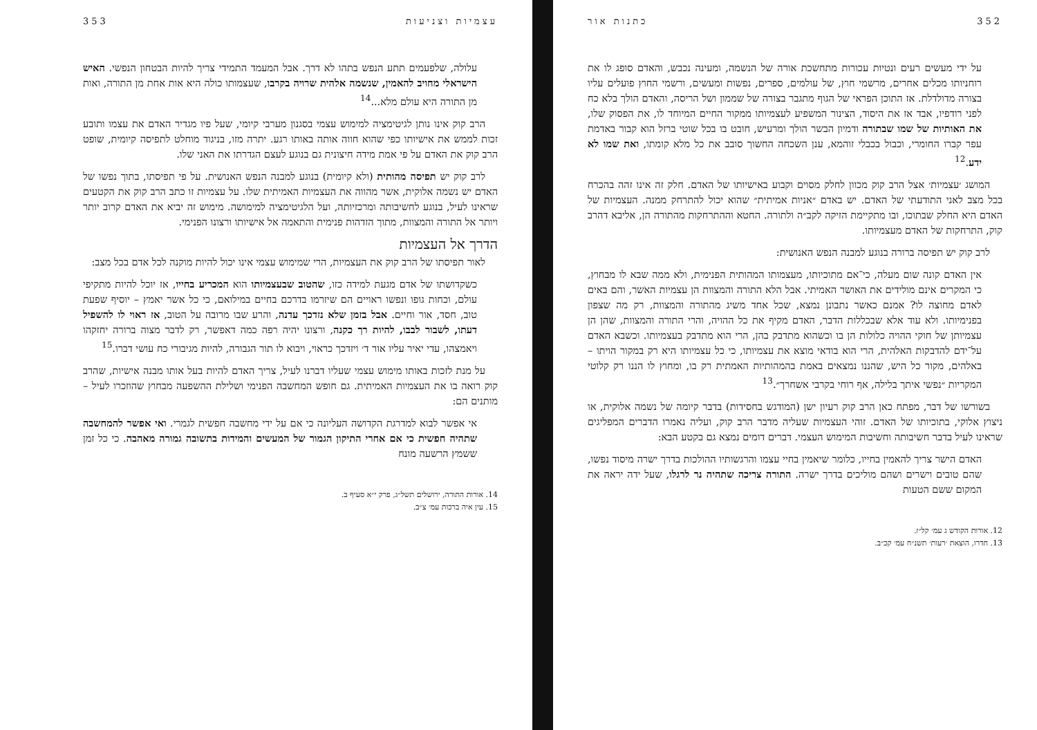352 כתנות אור
על ידי מעשים רעים ונטיות עכורות מתחשכת אורה של הנשמה, ומעינה נכבש, והאדם סופג לו את רוחניותו מכלים אחרים, מרשמי חוץ, של עולמים, ספרים, נפשות ומעשים, ורשמי החוץ פועלים עליו בצורה מדולדלת. אז התוכן הפראי של הגוף מתגבר בצורה של שממון ושל הריסה, והאדם הולך בלא כח לפני רודפיו, אבד אז את היסוד, הצינור המשפיע לעצמיותו ממקור החיים המיוחד לו, את הפסוק שלו, את האותיות של שמו שבתורה ודמיון הבשר הולך ומרעיש, חובט בו בכל שוטי ברזל הוא קבור באדמת עפר קברו החומרי, וכבול בכבלי זוהמא, ענן השכחה החשוך סובב את כל מלא קומתו, ואת שמו לא ידע.<sup>12</sup>
המושג ׳עצמיות׳ אצל הרב קוק מכוון לחלק מסוים וקבוע באישיותו של האדם. חלק זה אינו זהה בהכרח בכל מצב לאני התודעתי של האדם. יש באדם ״אניות אמיתית״ שהוא יכול להתרחק ממנה. העצמיות של האדם היא החלק שבתוכו, ובו מתקיימת הזיקה לקב״ה ולתורה. החטא וההתרחקות מהתורה הן, אליבא דהרב קוק, התרחקות של האדם מעצמיותו.
לרב קוק יש תפיסה ברורה בנוגע למבנה הנפש האנושית:
אין האדם קונה שום מעלה, כי־אם מתוכיותו, מעצמותו המהותית הפנימית, ולא ממה שבא לו מבחוץ, כי המקרים אינם מולידים את האושר האמיתי. אבל הלא התורה והמצוות הן עצמיות האֹשר, והם באים לאדם מחוצה לו? אמנם כאשר נתבונן נמצא, שכל אחד משיג מהתורה והמצוות, רק מה שצפון בפנימיותו. ולא עוד אלא שבכללות הדבר, האדם מקיף את כל ההויה, והרי התורה והמצוות, שהן הן עצמיותן של חוקי ההויה כלולות הן בו וכשהוא מתדבק בהן, הרי הוא מתדבק בעצמיותו. וכשבא האדם על־ידם להדבקות האלהית, הרי הוא בודאי מוצא את עצמיותו, כי כל עצמיותו היא רק במקור הויתו – באלהים, מקור כל היש, שהננו נמצאים באמת בהמהותיות האמתית רק בו, ומחוץ לו הננו רק קלוטי המקריות ״נפשי איתך בלילה, אף רוחי בקרבי אשחרך״.<sup>13</sup>
בשורשו של דבר, מפתח כאן הרב קוק רעיון ישן (המודגש בחסידות) בדבר קיומה של נשמה אלוקית, או ניצוץ אלוקי, בתוכיותו של האדם. זוהי העצמיות שעליה מדבר הרב קוק, ועליה נאמרו הדברים המפליגים שראינו לעיל בדבר חשיבותה וחשיבות המימוש העצמי. דברים דומים נמצא גם בקטע הבא:
האדם הישר צריך להאמין בחייו, כלומר שיאמין בחיי עצמו והרגשותיו ההולכות בדרך ישרה מיסוד נפשו, שהם טובים וישרים ושהם מוליכים בדרך ישרה. התורה צריכה שתהיה נר לרגלו, שעל ידה יראה את המקום ששם הטעות
12. אורות הקודש ג עמ׳ קל״ז.
13. חדרו, הוצאת ׳רעות׳ תשנ״ח עמ׳ קכ״ב.
עצמיות וצניעות 353
עלולה, שלפעמים תתע הנפש בתהו לא דרך. אבל המעמד התמידי צריך להיות הבטחון הנפשי. האיש הישראלי מחויב להאמין, שנשמה אלהית שרויה בקרבו, שעצמותו כולה היא אות אחת מן התורה, ואות מן התורה היא עולם מלא...<sup>14</sup>
הרב קוק אינו נותן לגיטימציה למימוש עצמי בסגנון מערבי קיומי, שעל פיו מגדיר האדם את עצמו ותובע זכות לממש את אישיותו כפי שהוא חווה אותה באותו רגע. יתרה מזו, בניגוד מוחלט לתפיסה קיומית, שופט הרב קוק את האדם על פי אמת מידה חיצונית גם בנוגע לעצם הגדרתו את האני שלו.
לרב קוק יש תפיסה מהותית (ולא קיומית) בנוגע למבנה הנפש האנושית. על פי תפיסתו, בתוך נפשו של האדם יש נשמה אלוקית, אשר מהווה את העצמיות האמיתית שלו. על עצמיות זו כתב הרב קוק את הקטעים שראינו לעיל, בנוגע לחשיבותה ומרכזיותה, ועל הלגיטימציה למימושה. מימוש זה יביא את האדם קרוב יותר ויותר אל התורה והמצוות, מתוך הזדהות פנימית והתאמה אל אישיותו ורצונו הפנימי.
הדרך אל העצמיות
לאור תפיסתו של הרב קוק את העצמיות, הרי שמימוש עצמי אינו יכול להיות מוקנה לכל אדם בכל מצב:
כשקדושתו של אדם מגעת למידה כזו, שהטוב שבעצמיותו הוא המכריע בחייו, אז יוכל להיות מתקיפי עולם, וכחות גופו ונפשו ראויים הם שיזרמו בדרכם בחיים במילואם, כי כל אשר יאמץ – יוסיף שפעת טוב, חסד, אור וחיים. אבל בזמן שלא נזדכך עדנה, והרע שבו מרובה על הטוב, אז ראוי לו להשפיל דעתו, לשבור לבבו, להיות רך כקנה, ורצונו יהיה רפה כמה דאפשר, רק לדבר מצוה ברורה יחזקהו ויאמצהו, עדי יאיר עליו אור ד׳ ויזדכך כראוי, ויבוא לו תור הגבורה, להיות מגיבורי כח עושי דברו.<sup>15</sup>
על מנת לזכות באותו מימוש עצמי שעליו דברנו לעיל, צריך האדם להיות בעל אותו מבנה אישיות, שהרב קוק רואה בו את העצמיות האמיתית. גם חופש המחשבה הפנימי ושלילת ההשפעה מבחוץ שהוזכרו לעיל – מותנים הם:
אי אפשר לבוא למדרגת הקדושה העליונה כי אם על ידי מחשבה חפשית לגמרי. ואי אפשר להמחשבה שתהיה חפשית כי אם אחרי התיקון הגמור של המעשים והמידות בתשובה גמורה מאהבה. כי כל זמן ששמץ הרשעה מונח
14. אורות התורה, ירושלים תשל״ג, פרק י״א סעיף ב.
15. עין איה ברכות עמ׳ צ״ב.